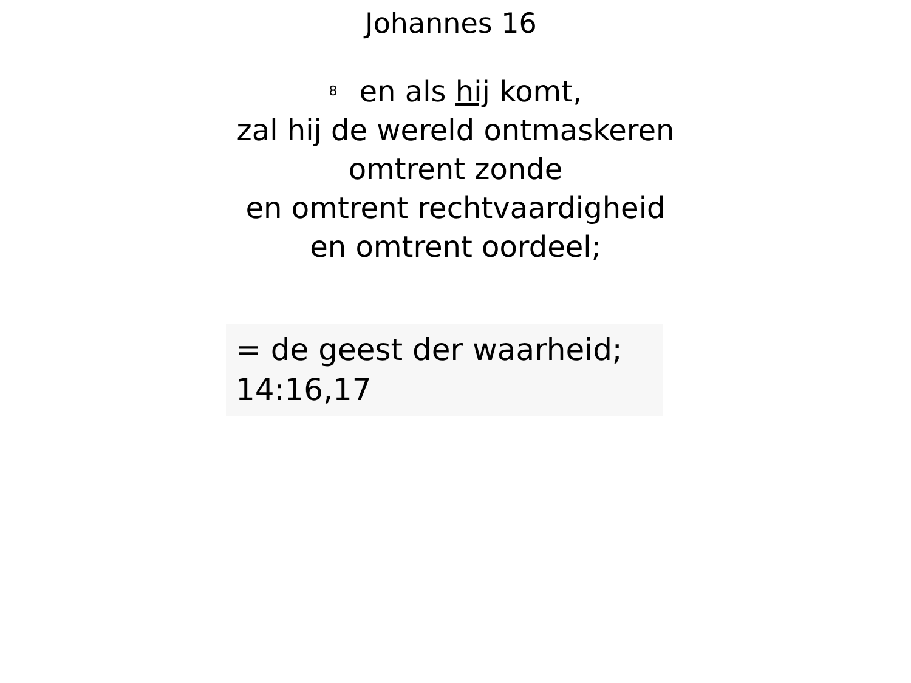Johannes 16
<sup>8</sup> en als hij komt,
zal hij de wereld ontmaskeren
omtrent zonde
en omtrent rechtvaardigheid
en omtrent oordeel;
= de geest der waarheid;
14:16,17